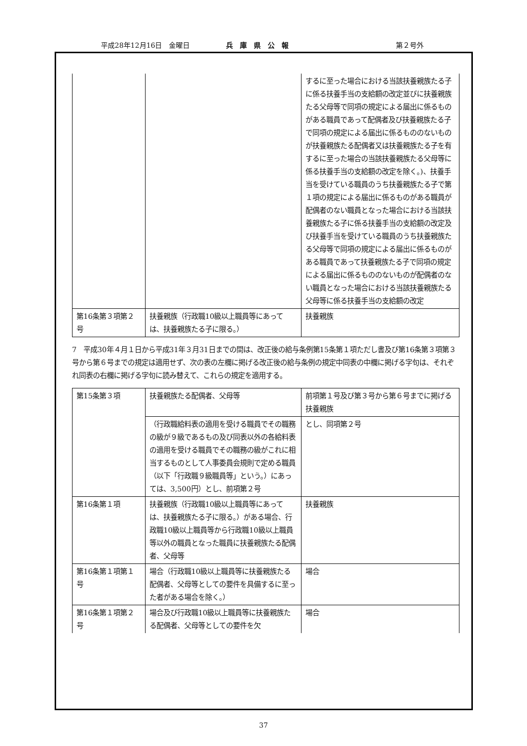平成28年12月16日　金曜日 兵　庫　県　公　報 第２号外
| | | するに至った場合における当該扶養親族たる子に係る扶養手当の支給額の改定並びに扶養親族たる父母等で同項の規定による届出に係るものがある職員であって配偶者及び扶養親族たる子で同項の規定による届出に係るもののないものが扶養親族たる配偶者又は扶養親族たる子を有するに至った場合の当該扶養親族たる父母等に係る扶養手当の支給額の改定を除く。)、扶養手当を受けている職員のうち扶養親族たる子で第１項の規定による届出に係るものがある職員が配偶者のない職員となった場合における当該扶養親族たる子に係る扶養手当の支給額の改定及び扶養手当を受けている職員のうち扶養親族たる父母等で同項の規定による届出に係るものがある職員であって扶養親族たる子で同項の規定による届出に係るもののないものが配偶者のない職員となった場合における当該扶養親族たる父母等に係る扶養手当の支給額の改定 |
| 第16条第３項第２号 | 扶養親族（行政職10級以上職員等にあっては、扶養親族たる子に限る。） | 扶養親族 |
7　平成30年４月１日から平成31年３月31日までの間は、改正後の給与条例第15条第１項ただし書及び第16条第３項第３号から第６号までの規定は適用せず、次の表の左欄に掲げる改正後の給与条例の規定中同表の中欄に掲げる字句は、それぞれ同表の右欄に掲げる字句に読み替えて、これらの規定を適用する。
| 第15条第３項 | 扶養親族たる配偶者、父母等 | 前項第１号及び第３号から第６号までに掲げる扶養親族 |
| | （行政職給料表の適用を受ける職員でその職務の級が９級であるもの及び同表以外の各給料表の適用を受ける職員でその職務の級がこれに相当するものとして人事委員会規則で定める職員（以下「行政職９級職員等」という。）にあっては、3,500円）とし、前項第２号 | とし、同項第２号 |
| 第16条第１項 | 扶養親族（行政職10級以上職員等にあっては、扶養親族たる子に限る。）がある場合、行政職10級以上職員等から行政職10級以上職員等以外の職員となった職員に扶養親族たる配偶者、父母等 | 扶養親族 |
| 第16条第１項第１号 | 場合（行政職10級以上職員等に扶養親族たる配偶者、父母等としての要件を具備するに至った者がある場合を除く。） | 場合 |
| 第16条第１項第２号 | 場合及び行政職10級以上職員等に扶養親族たる配偶者、父母等としての要件を欠 | 場合 |
37